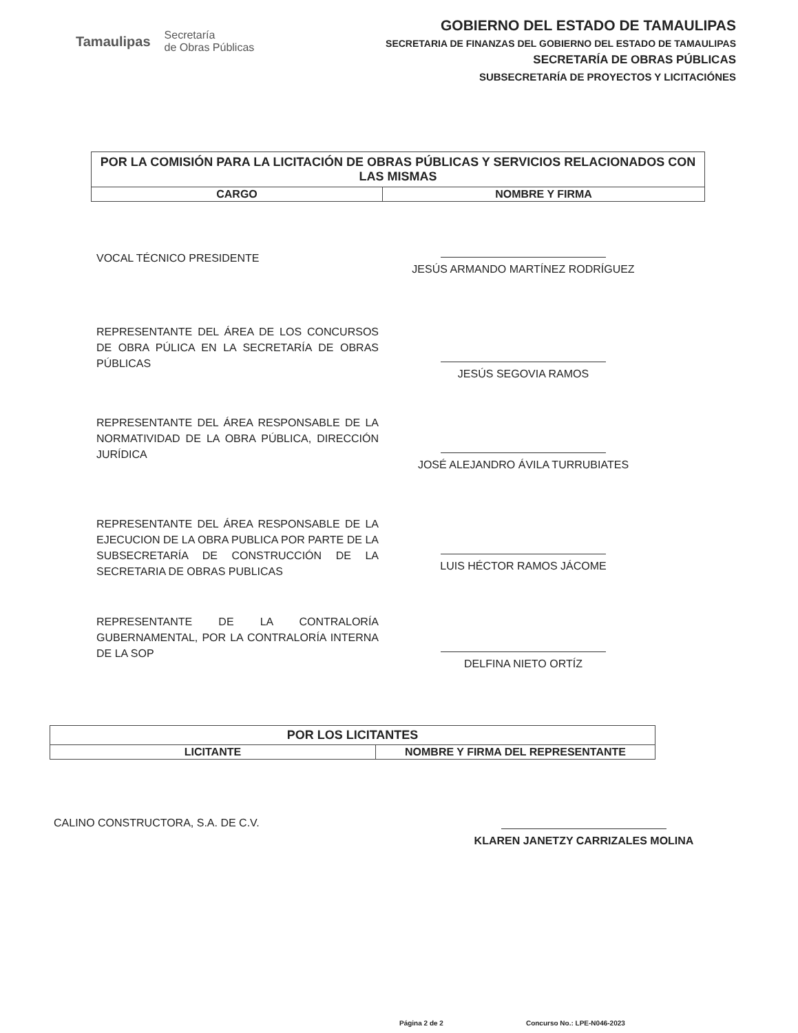Tamaulipas Secretaría
de Obras Públicas
GOBIERNO DEL ESTADO DE TAMAULIPAS
SECRETARIA DE FINANZAS DEL GOBIERNO DEL ESTADO DE TAMAULIPAS
SECRETARÍA DE OBRAS PÚBLICAS
SUBSECRETARÍA DE PROYECTOS Y LICITACIÓNES
| POR LA COMISIÓN PARA LA LICITACIÓN DE OBRAS PÚBLICAS Y SERVICIOS RELACIONADOS CON LAS MISMAS | |
| --- | --- |
| CARGO | NOMBRE Y FIRMA |
VOCAL TÉCNICO PRESIDENTE
JESÚS ARMANDO MARTÍNEZ RODRÍGUEZ
REPRESENTANTE DEL ÁREA DE LOS CONCURSOS DE OBRA PÚLICA EN LA SECRETARÍA DE OBRAS PÚBLICAS
JESÚS SEGOVIA RAMOS
REPRESENTANTE DEL ÁREA RESPONSABLE DE LA NORMATIVIDAD DE LA OBRA PÚBLICA, DIRECCIÓN JURÍDICA
JOSÉ ALEJANDRO ÁVILA TURRUBIATES
REPRESENTANTE DEL ÁREA RESPONSABLE DE LA EJECUCION DE LA OBRA PUBLICA POR PARTE DE LA SUBSECRETARÍA DE CONSTRUCCIÓN DE LA SECRETARIA DE OBRAS PUBLICAS
LUIS HÉCTOR RAMOS JÁCOME
REPRESENTANTE DE LA CONTRALORÍA GUBERNAMENTAL, POR LA CONTRALORÍA INTERNA DE LA SOP
DELFINA NIETO ORTÍZ
| POR LOS LICITANTES | |
| --- | --- |
| LICITANTE | NOMBRE Y FIRMA DEL REPRESENTANTE |
CALINO CONSTRUCTORA, S.A. DE C.V.
KLAREN JANETZY CARRIZALES MOLINA
Página 2 de 2 Concurso No.: LPE-N046-2023